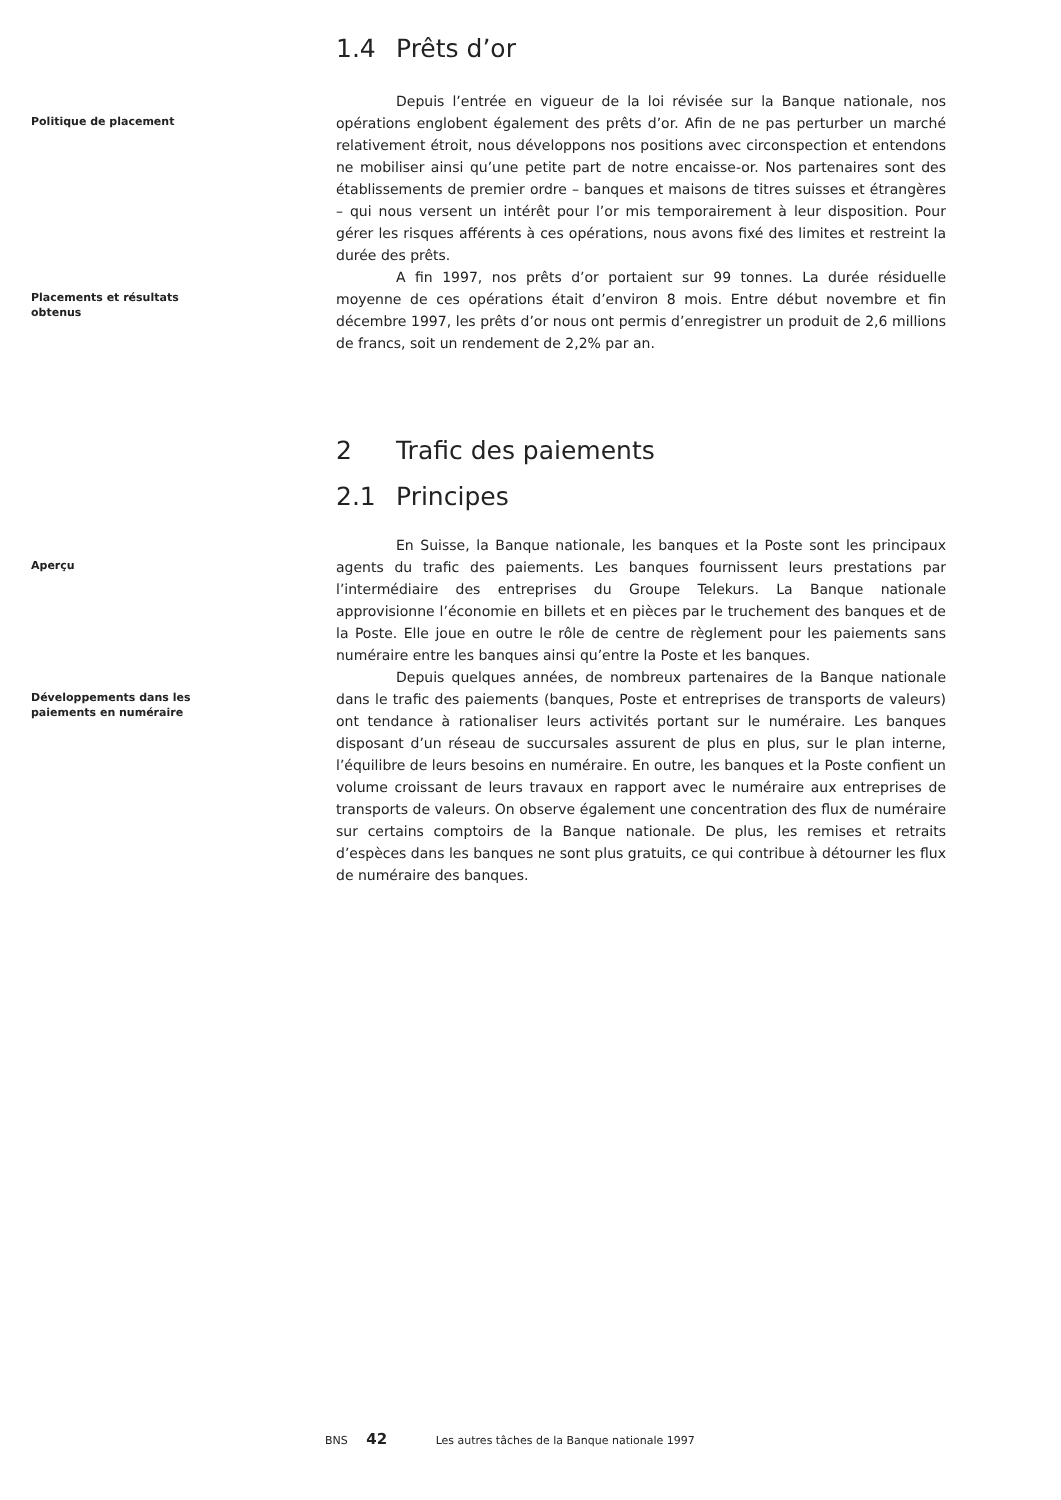1.4 Prêts d’or
Politique de placement
Depuis l’entrée en vigueur de la loi révisée sur la Banque nationale, nos opérations englobent également des prêts d’or. Afin de ne pas perturber un marché relativement étroit, nous développons nos positions avec circonspection et entendons ne mobiliser ainsi qu’une petite part de notre encaisse-or. Nos partenaires sont des établissements de premier ordre – banques et maisons de titres suisses et étrangères – qui nous versent un intérêt pour l’or mis temporairement à leur disposition. Pour gérer les risques afférents à ces opérations, nous avons fixé des limites et restreint la durée des prêts.
Placements et résultats
obtenus
A fin 1997, nos prêts d’or portaient sur 99 tonnes. La durée résiduelle moyenne de ces opérations était d’environ 8 mois. Entre début novembre et fin décembre 1997, les prêts d’or nous ont permis d’enregistrer un produit de 2,6 millions de francs, soit un rendement de 2,2% par an.
2 Trafic des paiements
2.1 Principes
Aperçu
En Suisse, la Banque nationale, les banques et la Poste sont les principaux agents du trafic des paiements. Les banques fournissent leurs prestations par l’intermédiaire des entreprises du Groupe Telekurs. La Banque nationale approvisionne l’économie en billets et en pièces par le truchement des banques et de la Poste. Elle joue en outre le rôle de centre de règlement pour les paiements sans numéraire entre les banques ainsi qu’entre la Poste et les banques.
Développements dans les
paiements en numéraire
Depuis quelques années, de nombreux partenaires de la Banque nationale dans le trafic des paiements (banques, Poste et entreprises de transports de valeurs) ont tendance à rationaliser leurs activités portant sur le numéraire. Les banques disposant d’un réseau de succursales assurent de plus en plus, sur le plan interne, l’équilibre de leurs besoins en numéraire. En outre, les banques et la Poste confient un volume croissant de leurs travaux en rapport avec le numéraire aux entreprises de transports de valeurs. On observe également une concentration des flux de numéraire sur certains comptoirs de la Banque nationale. De plus, les remises et retraits d’espèces dans les banques ne sont plus gratuits, ce qui contribue à détourner les flux de numéraire des banques.
BNS 42 Les autres tâches de la Banque nationale 1997